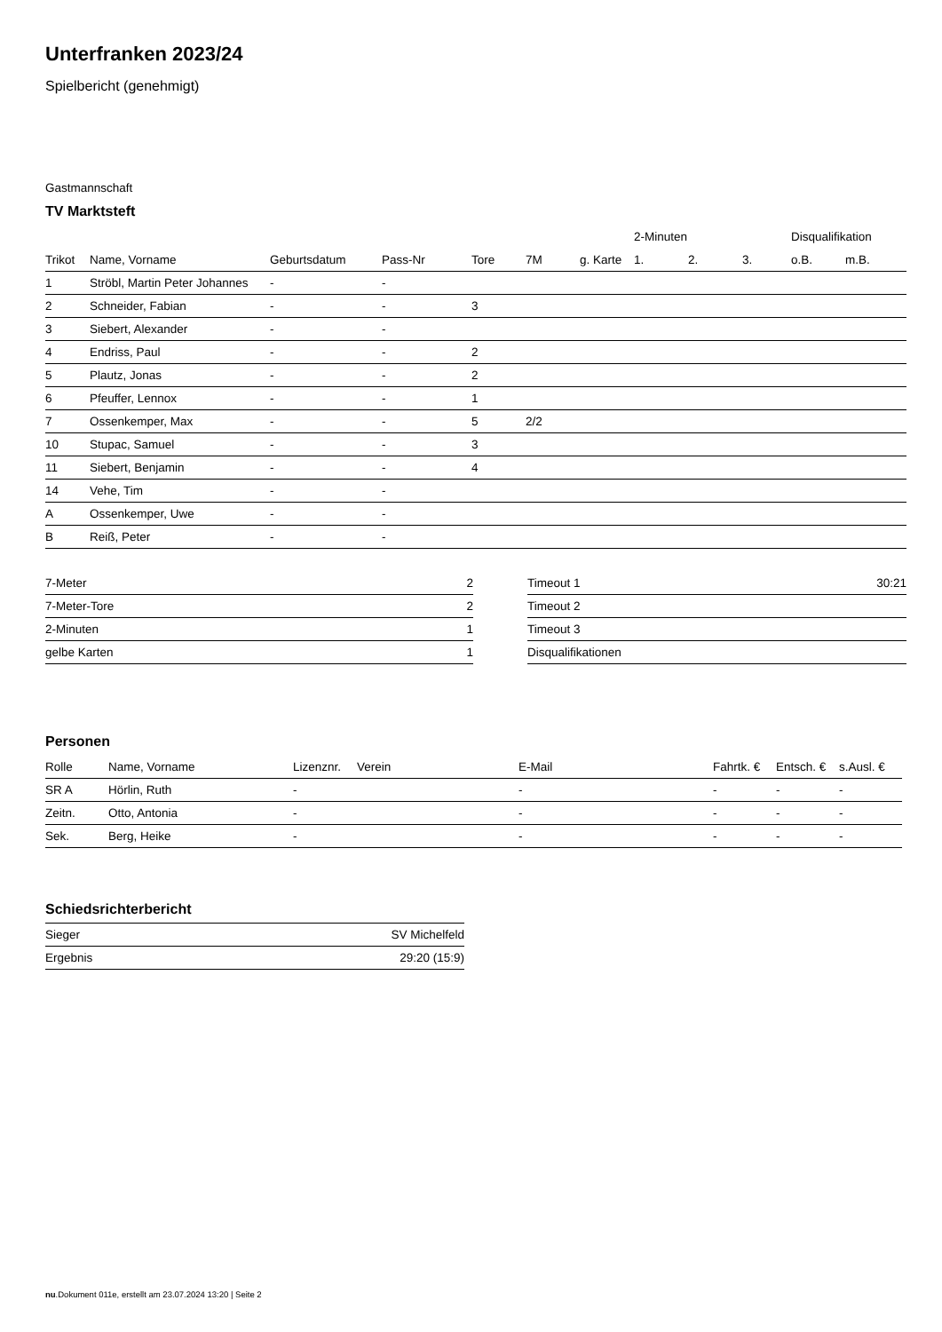Unterfranken 2023/24
Spielbericht (genehmigt)
Gastmannschaft
TV Marktsteft
| | | | | | | | 2-Minuten | | | Disqualifikation | |
| --- | --- | --- | --- | --- | --- | --- | --- | --- | --- | --- | --- |
| Trikot | Name, Vorname | Geburtsdatum | Pass-Nr | Tore | 7M | g. Karte | 1. | 2. | 3. | o.B. | m.B. |
| 1 | Ströbl, Martin Peter Johannes | - | - | | | | | | | | |
| 2 | Schneider, Fabian | - | - | 3 | | | | | | | |
| 3 | Siebert, Alexander | - | - | | | | | | | | |
| 4 | Endriss, Paul | - | - | 2 | | | | | | | |
| 5 | Plautz, Jonas | - | - | 2 | | | | | | | |
| 6 | Pfeuffer, Lennox | - | - | 1 | | | | | | | |
| 7 | Ossenkemper, Max | - | - | 5 | 2/2 | | | | | | |
| 10 | Stupac, Samuel | - | - | 3 | | | | | | | |
| 11 | Siebert, Benjamin | - | - | 4 | | | | | | | |
| 14 | Vehe, Tim | - | - | | | | | | | | |
| A | Ossenkemper, Uwe | - | - | | | | | | | | |
| B | Reiß, Peter | - | - | | | | | | | | |
| 7-Meter | 2 |
| 7-Meter-Tore | 2 |
| 2-Minuten | 1 |
| gelbe Karten | 1 |
| Timeout 1 | 30:21 |
| Timeout 2 | |
| Timeout 3 | |
| Disqualifikationen | |
Personen
| Rolle | Name, Vorname | Lizenznr. | Verein | E-Mail | Fahrtk. € | Entsch. € | s.Ausl. € |
| --- | --- | --- | --- | --- | --- | --- | --- |
| SR A | Hörlin, Ruth | - | | - | - | - | - |
| Zeitn. | Otto, Antonia | - | | - | - | - | - |
| Sek. | Berg, Heike | - | | - | - | - | - |
Schiedsrichterbericht
| Sieger | SV Michelfeld |
| Ergebnis | 29:20 (15:9) |
nu.Dokument 011e, erstellt am 23.07.2024 13:20 | Seite 2